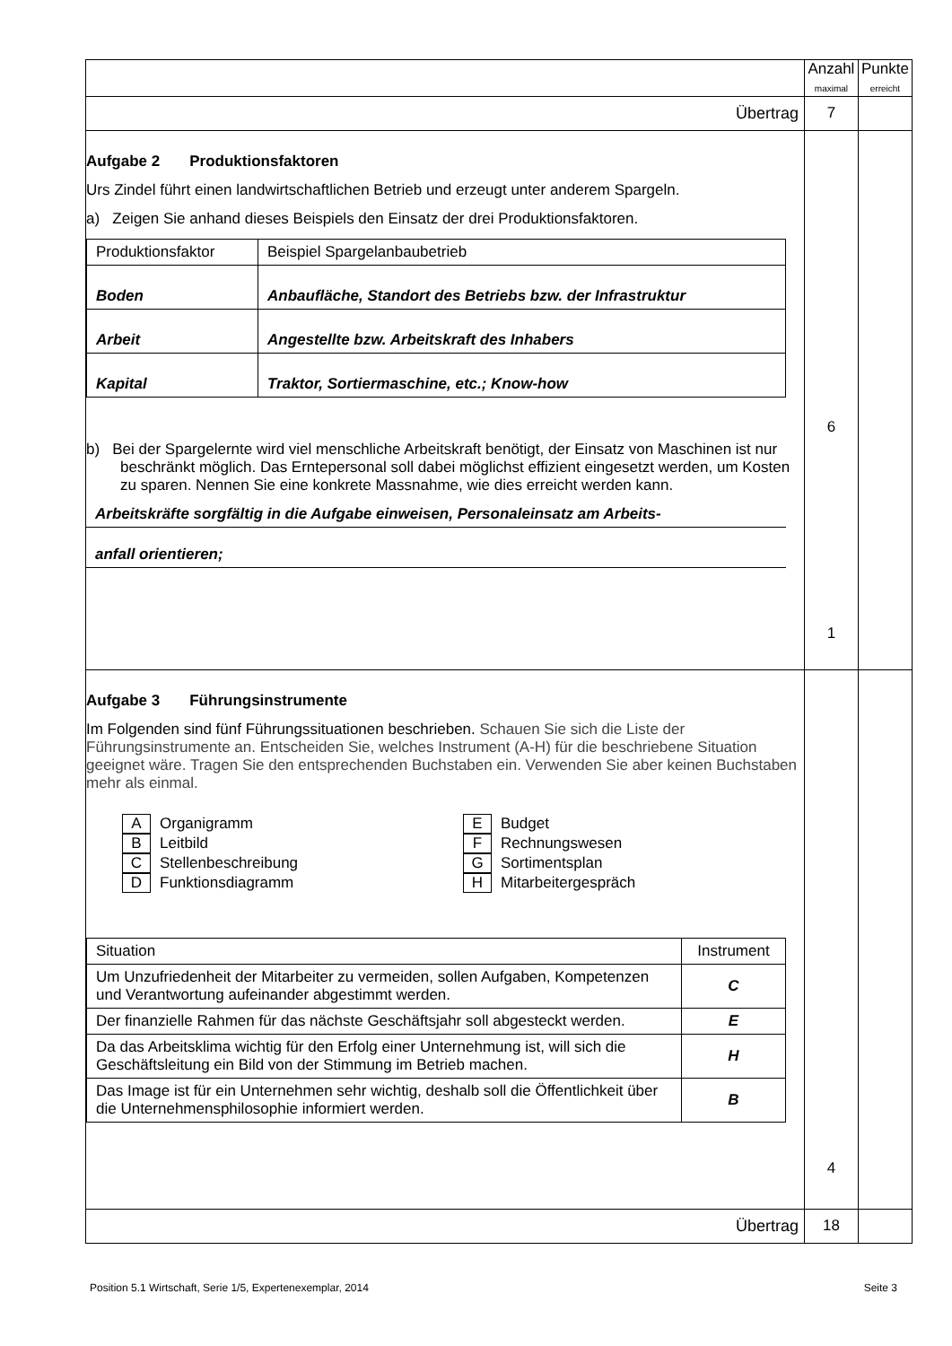| | Anzahl maximal | Punkte erreicht |
| Übertrag | 7 | |
| Aufgabe 2 Produktionsfaktoren Urs Zindel führt einen landwirtschaftlichen Betrieb und erzeugt unter anderem Spargeln. a) Zeigen Sie anhand dieses Beispiels den Einsatz der drei Produktionsfaktoren. / Produktionsfaktor / Beispiel Spargelanbaubetrieb / / Boden / Anbaufläche, Standort des Betriebs bzw. der Infrastruktur / / Arbeit / Angestellte bzw. Arbeitskraft des Inhabers / / Kapital / Traktor, Sortiermaschine, etc.; Know-how / b) Bei der Spargelernte wird viel menschliche Arbeitskraft benötigt, der Einsatz von Maschinen ist nur beschränkt möglich. Das Erntepersonal soll dabei möglichst effizient eingesetzt werden, um Kosten zu sparen. Nennen Sie eine konkrete Massnahme, wie dies erreicht werden kann. Arbeitskräfte sorgfältig in die Aufgabe einweisen, Personaleinsatz am Arbeits- anfall orientieren; | 6 1 | |
| Aufgabe 3 Führungsinstrumente Im Folgenden sind fünf Führungssituationen beschrieben. Schauen Sie sich die Liste der Führungsinstrumente an. Entscheiden Sie, welches Instrument (A-H) für die beschriebene Situation geeignet wäre. Tragen Sie den entsprechenden Buchstaben ein. Verwenden Sie aber keinen Buchstaben mehr als einmal. A Organigramm B Leitbild C Stellenbeschreibung D Funktionsdiagramm E Budget F Rechnungswesen G Sortimentsplan H Mitarbeitergespräch / Situation / Instrument / / Um Unzufriedenheit der Mitarbeiter zu vermeiden, sollen Aufgaben, Kompetenzen und Verantwortung aufeinander abgestimmt werden. / C / / Der finanzielle Rahmen für das nächste Geschäftsjahr soll abgesteckt werden. / E / / Da das Arbeitsklima wichtig für den Erfolg einer Unternehmung ist, will sich die Geschäftsleitung ein Bild von der Stimmung im Betrieb machen. / H / / Das Image ist für ein Unternehmen sehr wichtig, deshalb soll die Öffentlichkeit über die Unternehmensphilosophie informiert werden. / B / | 4 | |
| Übertrag | 18 | |
Position 5.1 Wirtschaft, Serie 1/5, Expertenexemplar, 2014 Seite 3